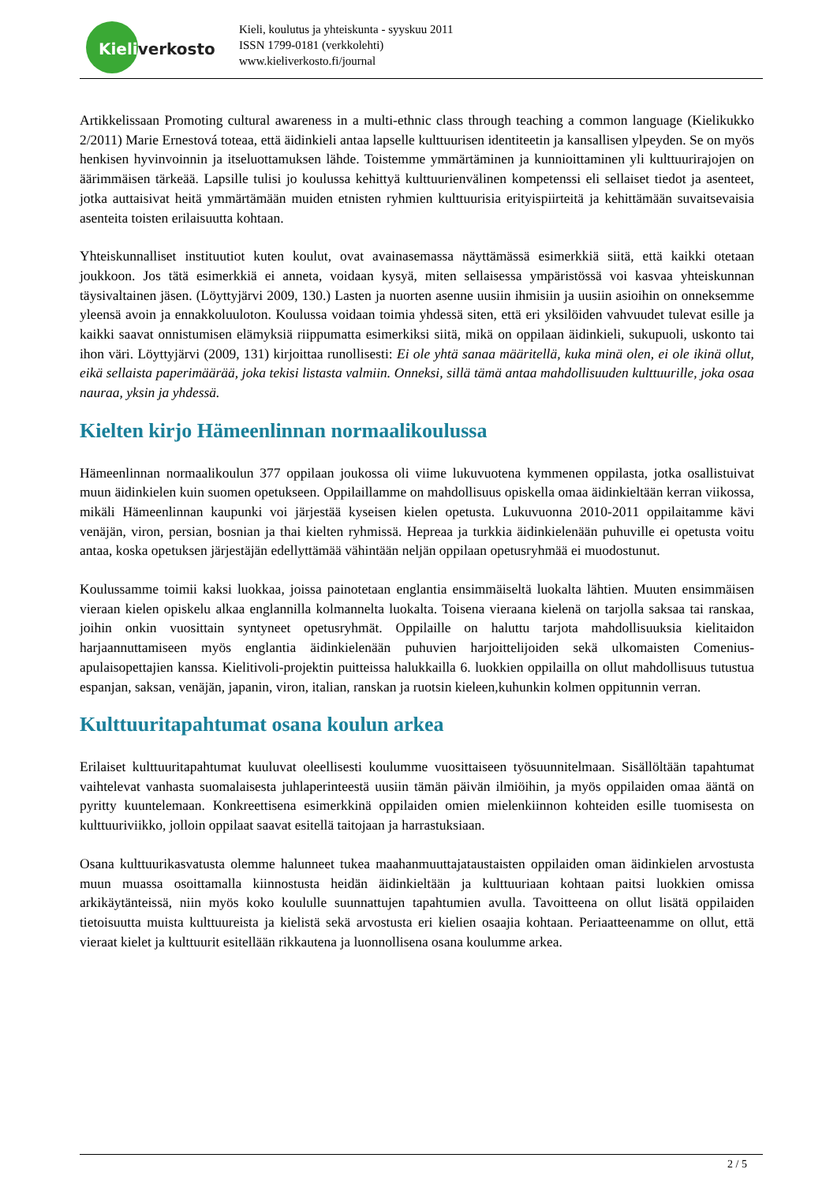Kieliverkosto
Kieli, koulutus ja yhteiskunta - syyskuu 2011
ISSN 1799-0181 (verkkolehti)
www.kieliverkosto.fi/journal
Artikkelissaan Promoting cultural awareness in a multi-ethnic class through teaching a common language (Kielikukko 2/2011) Marie Ernestová toteaa, että äidinkieli antaa lapselle kulttuurisen identiteetin ja kansallisen ylpeyden. Se on myös henkisen hyvinvoinnin ja itseluottamuksen lähde. Toistemme ymmärtäminen ja kunnioittaminen yli kulttuurirajojen on äärimmäisen tärkeää. Lapsille tulisi jo koulussa kehittyä kulttuurienvälinen kompetenssi eli sellaiset tiedot ja asenteet, jotka auttaisivat heitä ymmärtämään muiden etnisten ryhmien kulttuurisia erityispiirteitä ja kehittämään suvaitsevaisia asenteita toisten erilaisuutta kohtaan.
Yhteiskunnalliset instituutiot kuten koulut, ovat avainasemassa näyttämässä esimerkkiä siitä, että kaikki otetaan joukkoon. Jos tätä esimerkkiä ei anneta, voidaan kysyä, miten sellaisessa ympäristössä voi kasvaa yhteiskunnan täysivaltainen jäsen. (Löyttyjärvi 2009, 130.) Lasten ja nuorten asenne uusiin ihmisiin ja uusiin asioihin on onneksemme yleensä avoin ja ennakkoluuloton. Koulussa voidaan toimia yhdessä siten, että eri yksilöiden vahvuudet tulevat esille ja kaikki saavat onnistumisen elämyksiä riippumatta esimerkiksi siitä, mikä on oppilaan äidinkieli, sukupuoli, uskonto tai ihon väri. Löyttyjärvi (2009, 131) kirjoittaa runollisesti: Ei ole yhtä sanaa määritellä, kuka minä olen, ei ole ikinä ollut, eikä sellaista paperimäärää, joka tekisi listasta valmiin. Onneksi, sillä tämä antaa mahdollisuuden kulttuurille, joka osaa nauraa, yksin ja yhdessä.
Kielten kirjo Hämeenlinnan normaalikoulussa
Hämeenlinnan normaalikoulun 377 oppilaan joukossa oli viime lukuvuotena kymmenen oppilasta, jotka osallistuivat muun äidinkielen kuin suomen opetukseen. Oppilaillamme on mahdollisuus opiskella omaa äidinkieltään kerran viikossa, mikäli Hämeenlinnan kaupunki voi järjestää kyseisen kielen opetusta. Lukuvuonna 2010-2011 oppilaitamme kävi venäjän, viron, persian, bosnian ja thai kielten ryhmissä. Hepreaa ja turkkia äidinkielenään puhuville ei opetusta voitu antaa, koska opetuksen järjestäjän edellyttämää vähintään neljän oppilaan opetusryhmää ei muodostunut.
Koulussamme toimii kaksi luokkaa, joissa painotetaan englantia ensimmäiseltä luokalta lähtien. Muuten ensimmäisen vieraan kielen opiskelu alkaa englannilla kolmannelta luokalta. Toisena vieraana kielenä on tarjolla saksaa tai ranskaa, joihin onkin vuosittain syntyneet opetusryhmät. Oppilaille on haluttu tarjota mahdollisuuksia kielitaidon harjaannuttamiseen myös englantia äidinkielenään puhuvien harjoittelijoiden sekä ulkomaisten Comenius-apulaisopettajien kanssa. Kielitivoli-projektin puitteissa halukkailla 6. luokkien oppilailla on ollut mahdollisuus tutustua espanjan, saksan, venäjän, japanin, viron, italian, ranskan ja ruotsin kieleen,kuhunkin kolmen oppitunnin verran.
Kulttuuritapahtumat osana koulun arkea
Erilaiset kulttuuritapahtumat kuuluvat oleellisesti koulumme vuosittaiseen työsuunnitelmaan. Sisällöltään tapahtumat vaihtelevat vanhasta suomalaisesta juhlaperinteestä uusiin tämän päivän ilmiöihin, ja myös oppilaiden omaa ääntä on pyritty kuuntelemaan. Konkreettisena esimerkkinä oppilaiden omien mielenkiinnon kohteiden esille tuomisesta on kulttuuriviikko, jolloin oppilaat saavat esitellä taitojaan ja harrastuksiaan.
Osana kulttuurikasvatusta olemme halunneet tukea maahanmuuttajataustaisten oppilaiden oman äidinkielen arvostusta muun muassa osoittamalla kiinnostusta heidän äidinkieltään ja kulttuuriaan kohtaan paitsi luokkien omissa arkikäytänteissä, niin myös koko koululle suunnattujen tapahtumien avulla. Tavoitteena on ollut lisätä oppilaiden tietoisuutta muista kulttuureista ja kielistä sekä arvostusta eri kielien osaajia kohtaan. Periaatteenamme on ollut, että vieraat kielet ja kulttuurit esitellään rikkautena ja luonnollisena osana koulumme arkea.
2 / 5